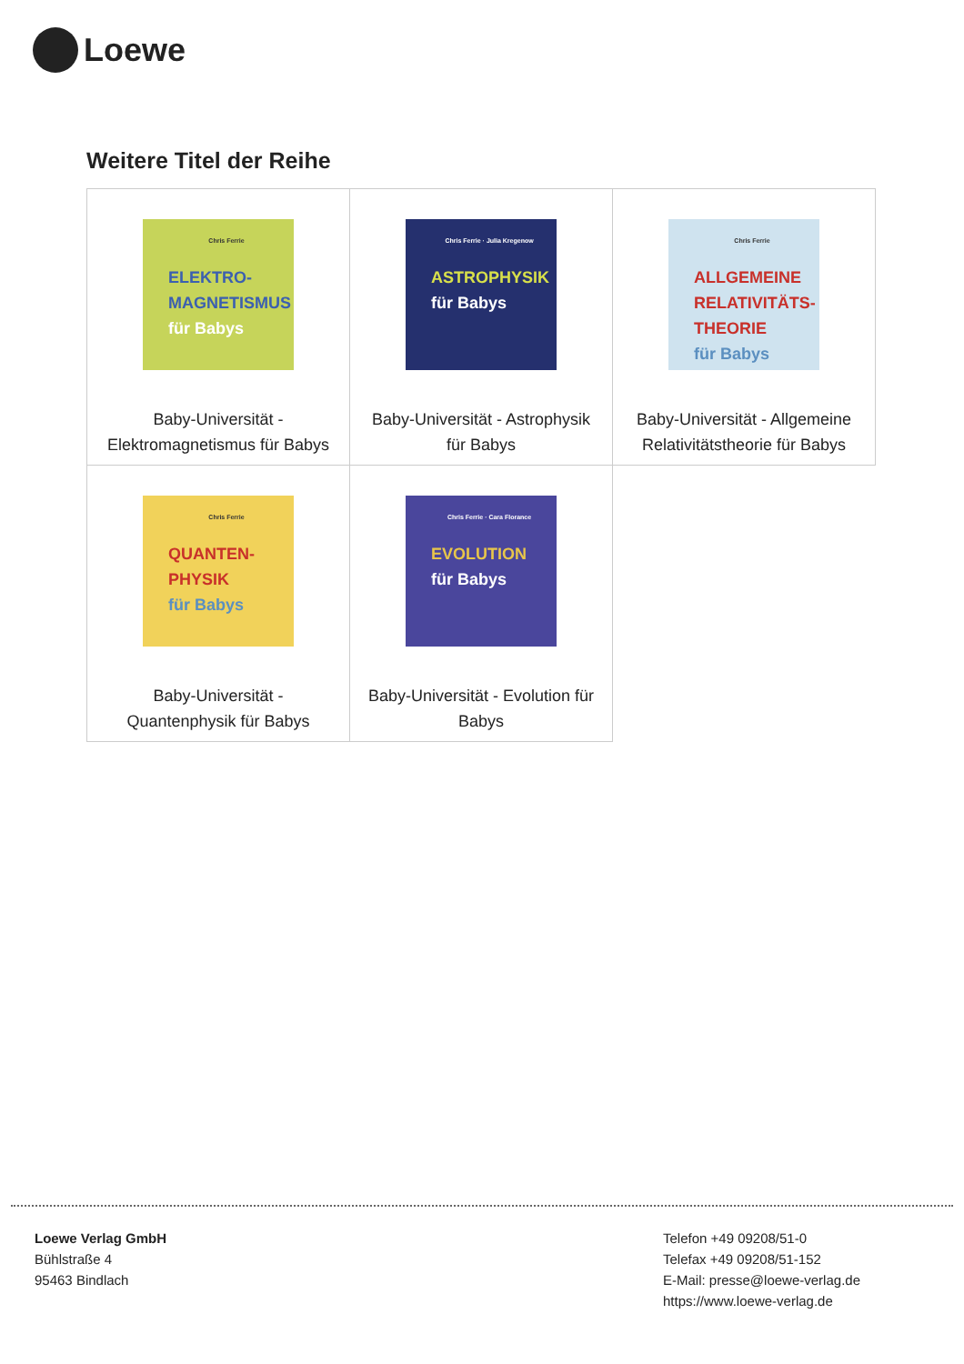Loewe
Weitere Titel der Reihe
| Chris Ferrie ELEKTRO- MAGNETISMUS für Babys Baby-Universität - Elektromagnetismus für Babys | Chris Ferrie · Julia Kregenow ASTROPHYSIK für Babys Baby-Universität - Astrophysik für Babys | Chris Ferrie ALLGEMEINE RELATIVITÄTS- THEORIE für Babys Baby-Universität - Allgemeine Relativitätstheorie für Babys |
| Chris Ferrie QUANTEN- PHYSIK für Babys Baby-Universität - Quantenphysik für Babys | Chris Ferrie · Cara Florance EVOLUTION für Babys Baby-Universität - Evolution für Babys | |
Loewe Verlag GmbH
Bühlstraße 4
95463 Bindlach
Telefon +49 09208/51-0
Telefax +49 09208/51-152
E-Mail: presse@loewe-verlag.de
https://www.loewe-verlag.de